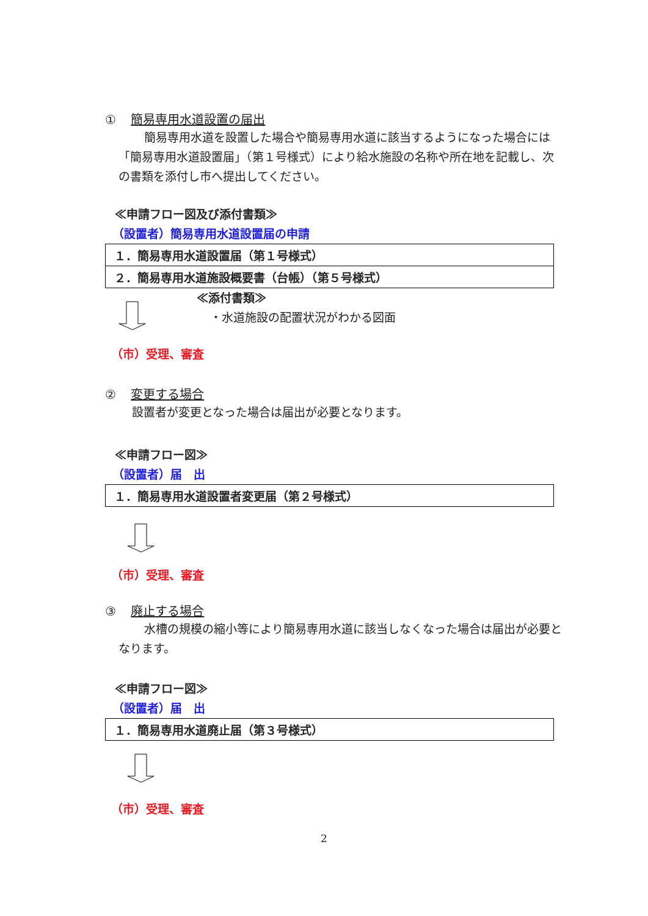① 簡易専用水道設置の届出
簡易専用水道を設置した場合や簡易専用水道に該当するようになった場合には「簡易専用水道設置届」（第１号様式）により給水施設の名称や所在地を記載し、次の書類を添付し市へ提出してください。
≪申請フロー図及び添付書類≫
（設置者）簡易専用水道設置届の申請
| １．簡易専用水道設置届（第１号様式） |
| ２．簡易専用水道施設概要書（台帳）（第５号様式） |
≪添付書類≫
・水道施設の配置状況がわかる図面
（市）受理、審査
② 変更する場合
設置者が変更となった場合は届出が必要となります。
≪申請フロー図≫
（設置者）届　出
| １．簡易専用水道設置者変更届（第２号様式） |
（市）受理、審査
③ 廃止する場合
水槽の規模の縮小等により簡易専用水道に該当しなくなった場合は届出が必要となります。
≪申請フロー図≫
（設置者）届　出
| １．簡易専用水道廃止届（第３号様式） |
（市）受理、審査
2